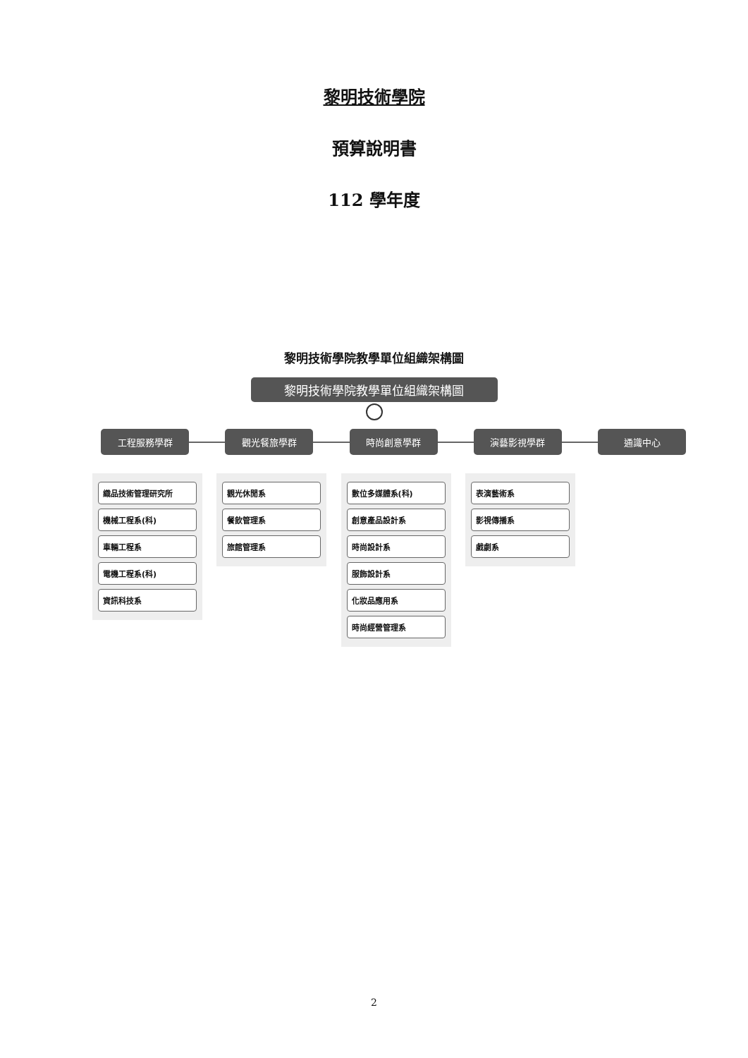黎明技術學院
預算說明書
112 學年度
黎明技術學院教學單位組織架構圖
黎明技術學院教學單位組織架構圖
工程服務學群
織品技術管理研究所
機械工程系(科)
車輛工程系
電機工程系(科)
資訊科技系
觀光餐旅學群
觀光休閒系
餐飲管理系
旅館管理系
時尚創意學群
數位多媒體系(科)
創意產品設計系
時尚設計系
服飾設計系
化妝品應用系
時尚經營管理系
演藝影視學群
表演藝術系
影視傳播系
戲劇系
通識中心
2